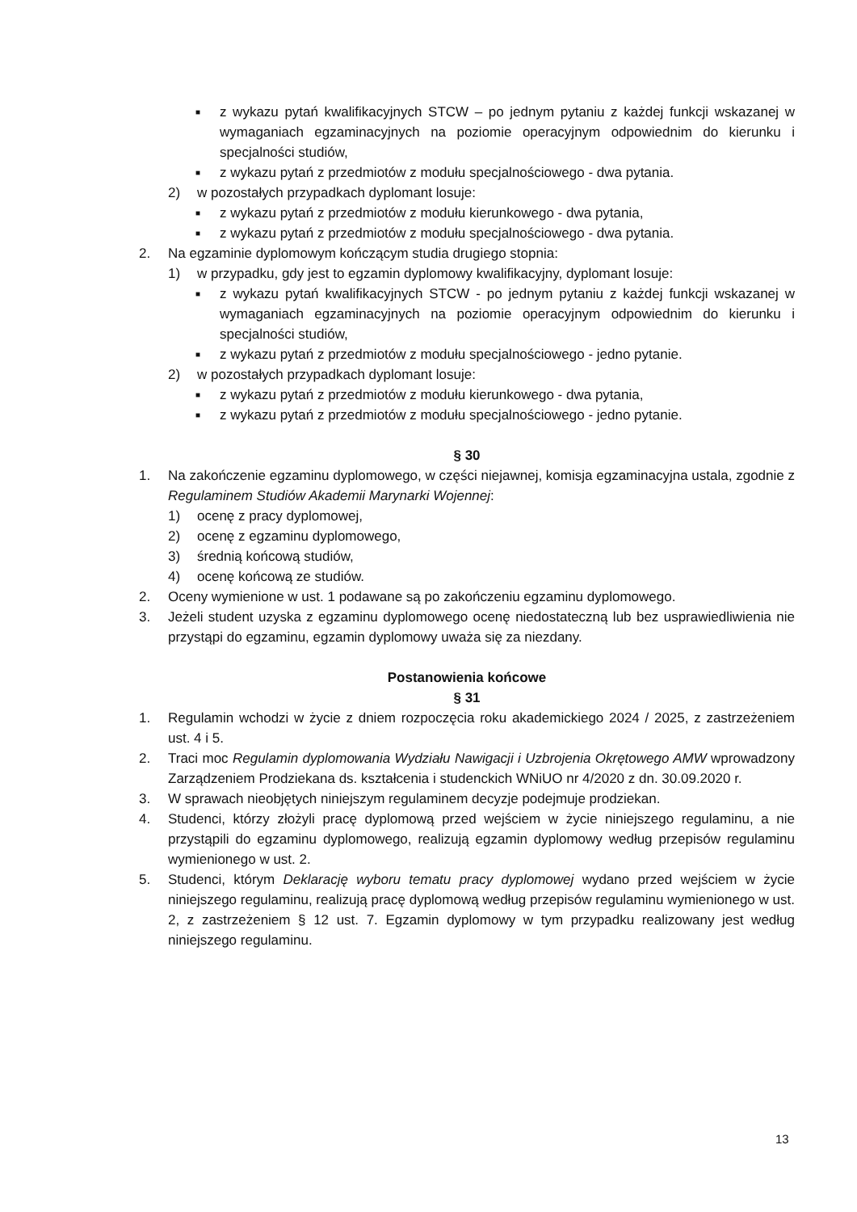■ z wykazu pytań kwalifikacyjnych STCW – po jednym pytaniu z każdej funkcji wskazanej w wymaganiach egzaminacyjnych na poziomie operacyjnym odpowiednim do kierunku i specjalności studiów,
■ z wykazu pytań z przedmiotów z modułu specjalnościowego - dwa pytania.
2) w pozostałych przypadkach dyplomant losuje:
■ z wykazu pytań z przedmiotów z modułu kierunkowego - dwa pytania,
■ z wykazu pytań z przedmiotów z modułu specjalnościowego - dwa pytania.
2. Na egzaminie dyplomowym kończącym studia drugiego stopnia:
1) w przypadku, gdy jest to egzamin dyplomowy kwalifikacyjny, dyplomant losuje:
■ z wykazu pytań kwalifikacyjnych STCW - po jednym pytaniu z każdej funkcji wskazanej w wymaganiach egzaminacyjnych na poziomie operacyjnym odpowiednim do kierunku i specjalności studiów,
■ z wykazu pytań z przedmiotów z modułu specjalnościowego - jedno pytanie.
2) w pozostałych przypadkach dyplomant losuje:
■ z wykazu pytań z przedmiotów z modułu kierunkowego - dwa pytania,
■ z wykazu pytań z przedmiotów z modułu specjalnościowego - jedno pytanie.
§ 30
1. Na zakończenie egzaminu dyplomowego, w części niejawnej, komisja egzaminacyjna ustala, zgodnie z Regulaminem Studiów Akademii Marynarki Wojennej:
1) ocenę z pracy dyplomowej,
2) ocenę z egzaminu dyplomowego,
3) średnią końcową studiów,
4) ocenę końcową ze studiów.
2. Oceny wymienione w ust. 1 podawane są po zakończeniu egzaminu dyplomowego.
3. Jeżeli student uzyska z egzaminu dyplomowego ocenę niedostateczną lub bez usprawiedliwienia nie przystąpi do egzaminu, egzamin dyplomowy uważa się za niezdany.
Postanowienia końcowe
§ 31
1. Regulamin wchodzi w życie z dniem rozpoczęcia roku akademickiego 2024 / 2025, z zastrzeżeniem ust. 4 i 5.
2. Traci moc Regulamin dyplomowania Wydziału Nawigacji i Uzbrojenia Okrętowego AMW wprowadzony Zarządzeniem Prodziekana ds. kształcenia i studenckich WNiUO nr 4/2020 z dn. 30.09.2020 r.
3. W sprawach nieobjętych niniejszym regulaminem decyzje podejmuje prodziekan.
4. Studenci, którzy złożyli pracę dyplomową przed wejściem w życie niniejszego regulaminu, a nie przystąpili do egzaminu dyplomowego, realizują egzamin dyplomowy według przepisów regulaminu wymienionego w ust. 2.
5. Studenci, którym Deklarację wyboru tematu pracy dyplomowej wydano przed wejściem w życie niniejszego regulaminu, realizują pracę dyplomową według przepisów regulaminu wymienionego w ust. 2, z zastrzeżeniem § 12 ust. 7. Egzamin dyplomowy w tym przypadku realizowany jest według niniejszego regulaminu.
13